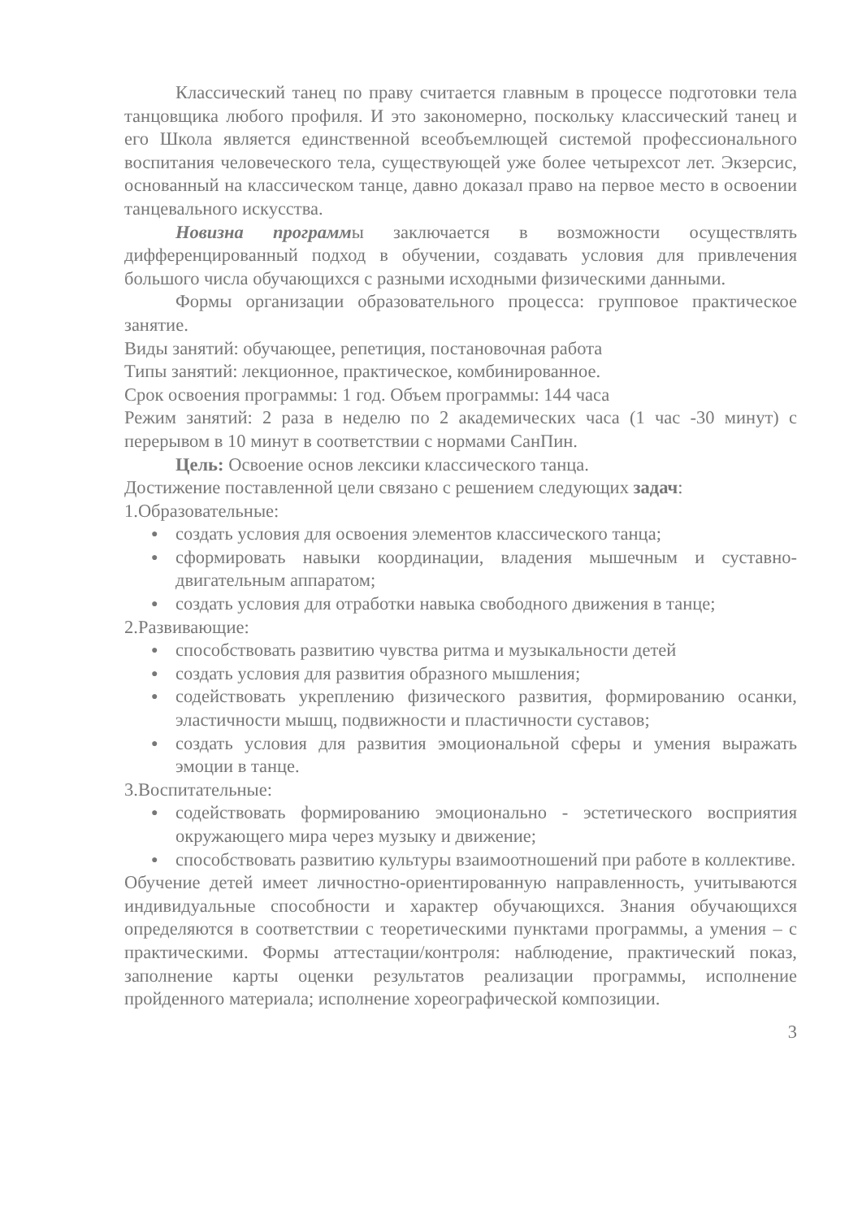Классический танец по праву считается главным в процессе подготовки тела танцовщика любого профиля. И это закономерно, поскольку классический танец и его Школа является единственной всеобъемлющей системой профессионального воспитания человеческого тела, существующей уже более четырехсот лет. Экзерсис, основанный на классическом танце, давно доказал право на первое место в освоении танцевального искусства.
Новизна программы заключается в возможности осуществлять дифференцированный подход в обучении, создавать условия для привлечения большого числа обучающихся с разными исходными физическими данными.
Формы организации образовательного процесса: групповое практическое занятие.
Виды занятий: обучающее, репетиция, постановочная работа
Типы занятий: лекционное, практическое, комбинированное.
Срок освоения программы: 1 год. Объем программы: 144 часа
Режим занятий: 2 раза в неделю по 2 академических часа (1 час -30 минут) с перерывом в 10 минут в соответствии с нормами СанПин.
Цель: Освоение основ лексики классического танца.
Достижение поставленной цели связано с решением следующих задач:
1.Образовательные:
● создать условия для освоения элементов классического танца;
● сформировать навыки координации, владения мышечным и суставно-двигательным аппаратом;
● создать условия для отработки навыка свободного движения в танце;
2.Развивающие:
● способствовать развитию чувства ритма и музыкальности детей
● создать условия для развития образного мышления;
● содействовать укреплению физического развития, формированию осанки, эластичности мышц, подвижности и пластичности суставов;
● создать условия для развития эмоциональной сферы и умения выражать эмоции в танце.
3.Воспитательные:
● содействовать формированию эмоционально - эстетического восприятия окружающего мира через музыку и движение;
● способствовать развитию культуры взаимоотношений при работе в коллективе.
Обучение детей имеет личностно-ориентированную направленность, учитываются индивидуальные способности и характер обучающихся. Знания обучающихся определяются в соответствии с теоретическими пунктами программы, а умения – с практическими. Формы аттестации/контроля: наблюдение, практический показ, заполнение карты оценки результатов реализации программы, исполнение пройденного материала; исполнение хореографической композиции.
3